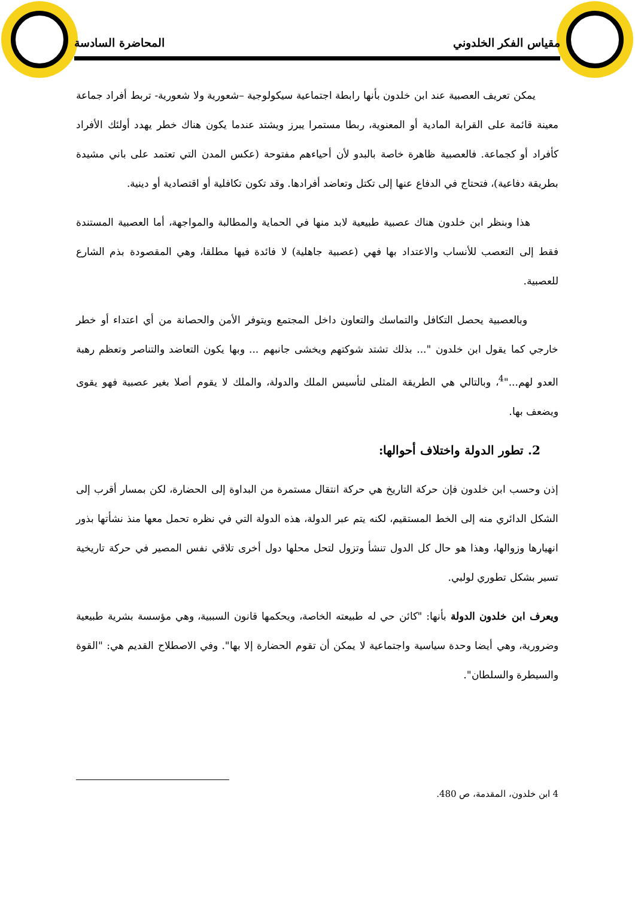مقياس الفكر الخلدوني المحاضرة السادسة
يمكن تعريف العصبية عند ابن خلدون بأنها رابطة اجتماعية سيكولوجية –شعورية ولا شعورية- تربط أفراد جماعة معينة قائمة على القرابة المادية أو المعنوية، ربطا مستمرا يبرز ويشتد عندما يكون هناك خطر يهدد أولئك الأفراد كأفراد أو كجماعة. فالعصبية ظاهرة خاصة بالبدو لأن أحياءهم مفتوحة (عكس المدن التي تعتمد على باني مشيدة بطريقة دفاعية)، فتحتاج في الدفاع عنها إلى تكتل وتعاضد أفرادها. وقد تكون تكافلية أو اقتصادية أو دينية.
هذا وبنظر ابن خلدون هناك عصبية طبيعية لابد منها في الحماية والمطالبة والمواجهة، أما العصبية المستندة فقط إلى التعصب للأنساب والاعتداد بها فهي (عصبية جاهلية) لا فائدة فيها مطلقا، وهي المقصودة بذم الشارع للعصبية.
وبالعصبية يحصل التكافل والتماسك والتعاون داخل المجتمع ويتوفر الأمن والحصانة من أي اعتداء أو خطر خارجي كما يقول ابن خلدون "... بذلك تشتد شوكتهم ويخشى جانبهم ... وبها يكون التعاضد والتناصر وتعظم رهبة العدو لهم..."<sup>4</sup>، وبالتالي هي الطريقة المثلى لتأسيس الملك والدولة، والملك لا يقوم أصلا بغير عصبية فهو يقوى ويضعف بها.
2. تطور الدولة واختلاف أحوالها:
إذن وحسب ابن خلدون فإن حركة التاريخ هي حركة انتقال مستمرة من البداوة إلى الحضارة، لكن بمسار أقرب إلى الشكل الدائري منه إلى الخط المستقيم، لكنه يتم عبر الدولة، هذه الدولة التي في نظره تحمل معها منذ نشأتها بذور انهيارها وزوالها، وهذا هو حال كل الدول تنشأ وتزول لتحل محلها دول أخرى تلاقي نفس المصير في حركة تاريخية تسير بشكل تطوري لولبي.
ويعرف ابن خلدون الدولة بأنها: "كائن حي له طبيعته الخاصة، ويحكمها قانون السببية، وهي مؤسسة بشرية طبيعية وضرورية، وهي أيضا وحدة سياسية واجتماعية لا يمكن أن تقوم الحضارة إلا بها". وفي الاصطلاح القديم هي: "القوة والسيطرة والسلطان".
4 ابن خلدون، المقدمة، ص 480.